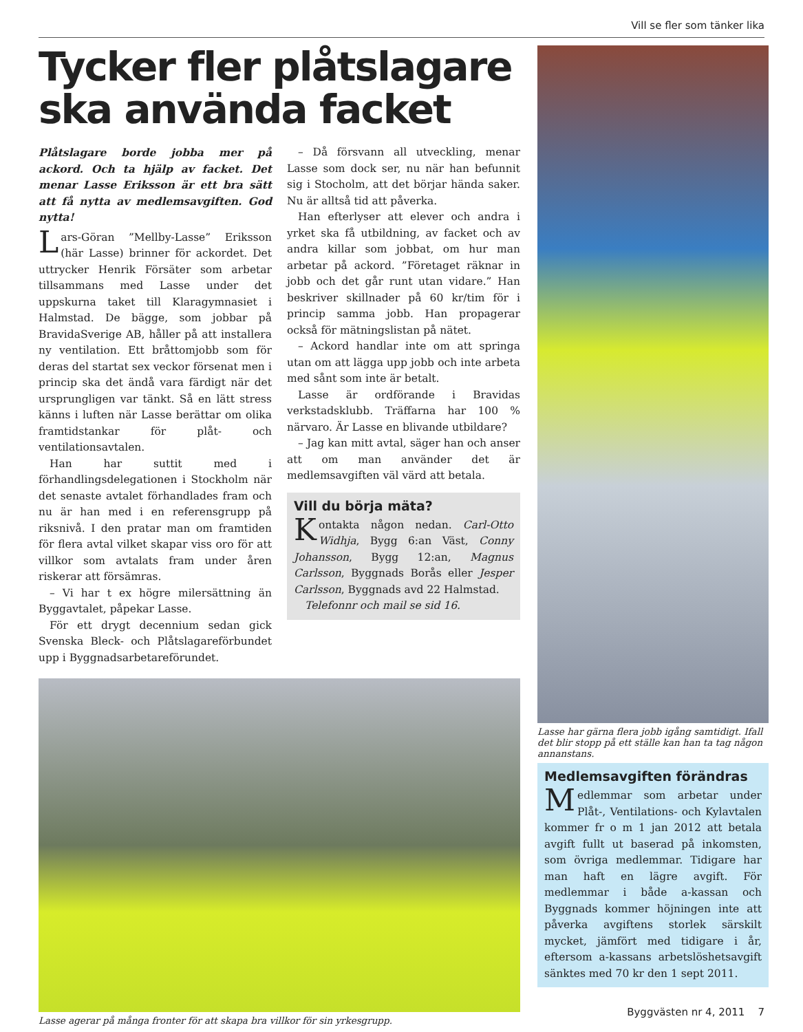Vill se fler som tänker lika
Tycker fler plåtslagare ska använda facket
Plåtslagare borde jobba mer på ackord. Och ta hjälp av facket. Det menar Lasse Eriksson är ett bra sätt att få nytta av medlemsavgiften. God nytta!
Lars-Göran ”Mellby-Lasse” Eriksson (här Lasse) brinner för ackordet. Det uttrycker Henrik Försäter som arbetar tillsammans med Lasse under det uppskurna taket till Klaragymnasiet i Halmstad. De bägge, som jobbar på BravidaSverige AB, håller på att installera ny ventilation. Ett bråttomjobb som för deras del startat sex veckor försenat men i princip ska det ändå vara färdigt när det ursprungligen var tänkt. Så en lätt stress känns i luften när Lasse berättar om olika framtidstankar för plåt- och ventilationsavtalen.
Han har suttit med i förhandlingsdelegationen i Stockholm när det senaste avtalet förhandlades fram och nu är han med i en referensgrupp på riksnivå. I den pratar man om framtiden för flera avtal vilket skapar viss oro för att villkor som avtalats fram under åren riskerar att försämras.
– Vi har t ex högre milersättning än Byggavtalet, påpekar Lasse.
För ett drygt decennium sedan gick Svenska Bleck- och Plåtslagareförbundet upp i Byggnadsarbetareförundet.
– Då försvann all utveckling, menar Lasse som dock ser, nu när han befunnit sig i Stocholm, att det börjar hända saker. Nu är alltså tid att påverka.
Han efterlyser att elever och andra i yrket ska få utbildning, av facket och av andra killar som jobbat, om hur man arbetar på ackord. ”Företaget räknar in jobb och det går runt utan vidare.” Han beskriver skillnader på 60 kr/tim för i princip samma jobb. Han propagerar också för mätningslistan på nätet.
– Ackord handlar inte om att springa utan om att lägga upp jobb och inte arbeta med sånt som inte är betalt.
Lasse är ordförande i Bravidas verkstadsklubb. Träffarna har 100 % närvaro. Är Lasse en blivande utbildare?
– Jag kan mitt avtal, säger han och anser att om man använder det är medlemsavgiften väl värd att betala.
Vill du börja mäta?
Kontakta någon nedan. Carl-Otto Widhja, Bygg 6:an Väst, Conny Johansson, Bygg 12:an, Magnus Carlsson, Byggnads Borås eller Jesper Carlsson, Byggnads avd 22 Halmstad.
Telefonnr och mail se sid 16.
Lasse agerar på många fronter för att skapa bra villkor för sin yrkesgrupp.
Lasse har gärna flera jobb igång samtidigt. Ifall det blir stopp på ett ställe kan han ta tag någon annanstans.
Medlemsavgiften förändras
Medlemmar som arbetar under Plåt-, Ventilations- och Kylavtalen kommer fr o m 1 jan 2012 att betala avgift fullt ut baserad på inkomsten, som övriga medlemmar. Tidigare har man haft en lägre avgift. För medlemmar i både a-kassan och Byggnads kommer höjningen inte att påverka avgiftens storlek särskilt mycket, jämfört med tidigare i år, eftersom a-kassans arbetslöshetsavgift sänktes med 70 kr den 1 sept 2011.
Byggvästen nr 4, 2011 7